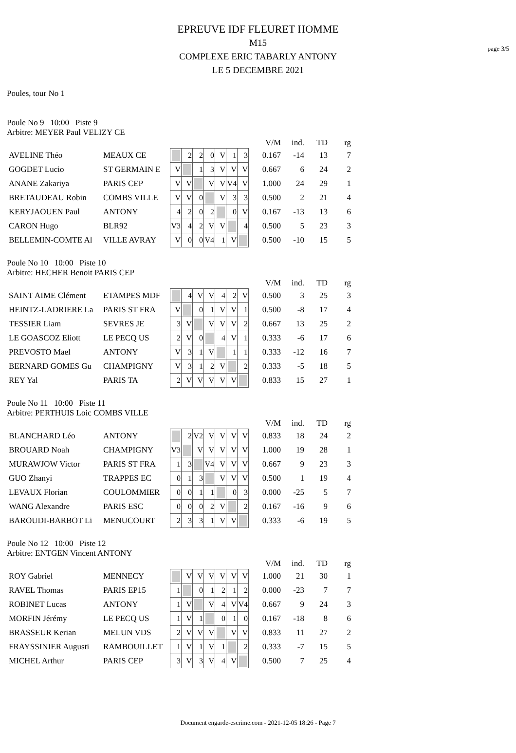page 3/5
EPREUVE IDF FLEURET HOMME
M15
COMPLEXE ERIC TABARLY ANTONY
LE 5 DECEMBRE 2021
Poules, tour No 1
Poule No 9 10:00 Piste 9
Arbitre: MEYER Paul VELIZY CE
| | | | | | | | | | | V/M | ind. | TD | rg |
| AVELINE Théo | MEAUX CE | | 2 | 2 | 0 | V | 1 | 3 | | 0.167 | -14 | 13 | 7 |
| GOGDET Lucio | ST GERMAIN E | V | | 1 | 3 | V | V | V | | 0.667 | 6 | 24 | 2 |
| ANANE Zakariya | PARIS CEP | V | V | | V | V | V4 | V | | 1.000 | 24 | 29 | 1 |
| BRETAUDEAU Robin | COMBS VILLE | V | V | 0 | | V | 3 | 3 | | 0.500 | 2 | 21 | 4 |
| KERYJAOUEN Paul | ANTONY | 4 | 2 | 0 | 2 | | 0 | V | | 0.167 | -13 | 13 | 6 |
| CARON Hugo | BLR92 | V3 | 4 | 2 | V | V | | 4 | | 0.500 | 5 | 23 | 3 |
| BELLEMIN-COMTE Al | VILLE AVRAY | V | 0 | 0 | V4 | 1 | V | | | 0.500 | -10 | 15 | 5 |
Poule No 10 10:00 Piste 10
Arbitre: HECHER Benoit PARIS CEP
| | | | | | | | | | | V/M | ind. | TD | rg |
| SAINT AIME Clément | ETAMPES MDF | | 4 | V | V | 4 | 2 | V | | 0.500 | 3 | 25 | 3 |
| HEINTZ-LADRIERE La | PARIS ST FRA | V | | 0 | 1 | V | V | 1 | | 0.500 | -8 | 17 | 4 |
| TESSIER Liam | SEVRES JE | 3 | V | | V | V | V | 2 | | 0.667 | 13 | 25 | 2 |
| LE GOASCOZ Eliott | LE PECQ US | 2 | V | 0 | | 4 | V | 1 | | 0.333 | -6 | 17 | 6 |
| PREVOSTO Mael | ANTONY | V | 3 | 1 | V | | 1 | 1 | | 0.333 | -12 | 16 | 7 |
| BERNARD GOMES Gu | CHAMPIGNY | V | 3 | 1 | 2 | V | | 2 | | 0.333 | -5 | 18 | 5 |
| REY Yal | PARIS TA | 2 | V | V | V | V | V | | | 0.833 | 15 | 27 | 1 |
Poule No 11 10:00 Piste 11
Arbitre: PERTHUIS Loic COMBS VILLE
| | | | | | | | | | | V/M | ind. | TD | rg |
| BLANCHARD Léo | ANTONY | | 2 | V2 | V | V | V | V | | 0.833 | 18 | 24 | 2 |
| BROUARD Noah | CHAMPIGNY | V3 | | V | V | V | V | V | | 1.000 | 19 | 28 | 1 |
| MURAWJOW Victor | PARIS ST FRA | 1 | 3 | | V4 | V | V | V | | 0.667 | 9 | 23 | 3 |
| GUO Zhanyi | TRAPPES EC | 0 | 1 | 3 | | V | V | V | | 0.500 | 1 | 19 | 4 |
| LEVAUX Florian | COULOMMIER | 0 | 0 | 1 | 1 | | 0 | 3 | | 0.000 | -25 | 5 | 7 |
| WANG Alexandre | PARIS ESC | 0 | 0 | 0 | 2 | V | | 2 | | 0.167 | -16 | 9 | 6 |
| BAROUDI-BARBOT Li | MENUCOURT | 2 | 3 | 3 | 1 | V | V | | | 0.333 | -6 | 19 | 5 |
Poule No 12 10:00 Piste 12
Arbitre: ENTGEN Vincent ANTONY
| | | | | | | | | | | V/M | ind. | TD | rg |
| ROY Gabriel | MENNECY | | V | V | V | V | V | V | | 1.000 | 21 | 30 | 1 |
| RAVEL Thomas | PARIS EP15 | 1 | | 0 | 1 | 2 | 1 | 2 | | 0.000 | -23 | 7 | 7 |
| ROBINET Lucas | ANTONY | 1 | V | | V | 4 | V | V4 | | 0.667 | 9 | 24 | 3 |
| MORFIN Jérémy | LE PECQ US | 1 | V | 1 | | 0 | 1 | 0 | | 0.167 | -18 | 8 | 6 |
| BRASSEUR Kerian | MELUN VDS | 2 | V | V | V | | V | V | | 0.833 | 11 | 27 | 2 |
| FRAYSSINIER Augusti | RAMBOUILLET | 1 | V | 1 | V | 1 | | 2 | | 0.333 | -7 | 15 | 5 |
| MICHEL Arthur | PARIS CEP | 3 | V | 3 | V | 4 | V | | | 0.500 | 7 | 25 | 4 |
Document engarde-escrime.com - 2021-12-05 18:26 - Page 7